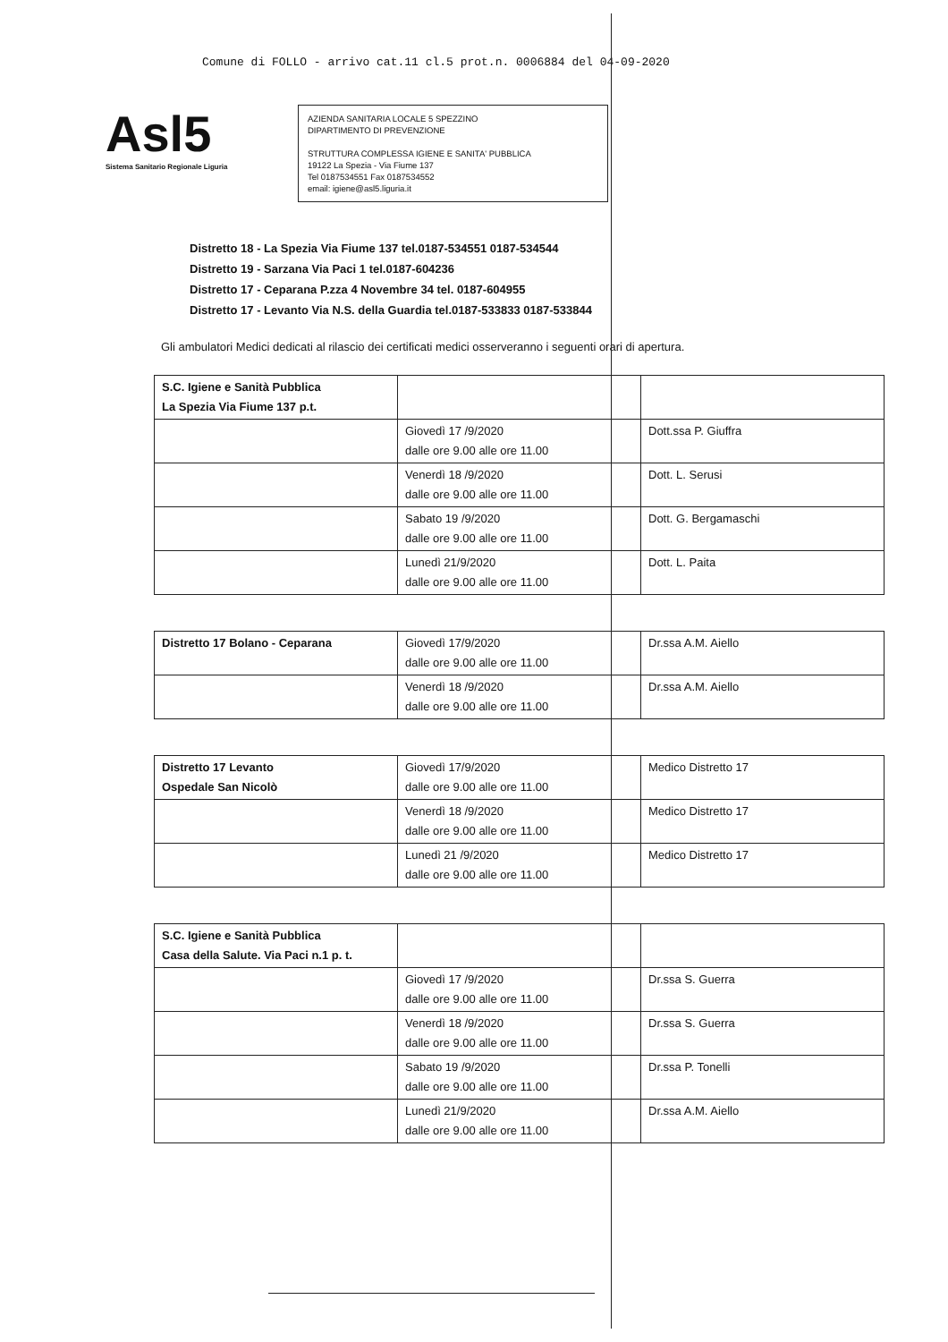Comune di FOLLO - arrivo cat.11 cl.5 prot.n. 0006884 del 04-09-2020
Asl5
Sistema Sanitario Regionale Liguria
AZIENDA SANITARIA LOCALE 5 SPEZZINO
DIPARTIMENTO DI PREVENZIONE
STRUTTURA COMPLESSA IGIENE E SANITA' PUBBLICA
19122 La Spezia - Via Fiume 137
Tel 0187534551 Fax 0187534552
email: igiene@asl5.liguria.it
Distretto 18 - La Spezia Via Fiume 137 tel.0187-534551 0187-534544
Distretto 19 - Sarzana Via Paci 1 tel.0187-604236
Distretto 17 - Ceparana P.zza 4 Novembre 34 tel. 0187-604955
Distretto 17 - Levanto Via N.S. della Guardia tel.0187-533833 0187-533844
Gli ambulatori Medici dedicati al rilascio dei certificati medici osserveranno i seguenti orari di apertura.
| S.C. Igiene e Sanità Pubblica La Spezia Via Fiume 137 p.t. | | |
| | Giovedì 17 /9/2020 dalle ore 9.00 alle ore 11.00 | Dott.ssa P. Giuffra |
| | Venerdì 18 /9/2020 dalle ore 9.00 alle ore 11.00 | Dott. L. Serusi |
| | Sabato 19 /9/2020 dalle ore 9.00 alle ore 11.00 | Dott. G. Bergamaschi |
| | Lunedì 21/9/2020 dalle ore 9.00 alle ore 11.00 | Dott. L. Paita |
| Distretto 17 Bolano - Ceparana | Giovedì 17/9/2020 dalle ore 9.00 alle ore 11.00 | Dr.ssa A.M. Aiello |
| | Venerdì 18 /9/2020 dalle ore 9.00 alle ore 11.00 | Dr.ssa A.M. Aiello |
| Distretto 17 Levanto Ospedale San Nicolò | Giovedì 17/9/2020 dalle ore 9.00 alle ore 11.00 | Medico Distretto 17 |
| | Venerdì 18 /9/2020 dalle ore 9.00 alle ore 11.00 | Medico Distretto 17 |
| | Lunedì 21 /9/2020 dalle ore 9.00 alle ore 11.00 | Medico Distretto 17 |
| S.C. Igiene e Sanità Pubblica Casa della Salute. Via Paci n.1 p. t. | | |
| | Giovedì 17 /9/2020 dalle ore 9.00 alle ore 11.00 | Dr.ssa S. Guerra |
| | Venerdì 18 /9/2020 dalle ore 9.00 alle ore 11.00 | Dr.ssa S. Guerra |
| | Sabato 19 /9/2020 dalle ore 9.00 alle ore 11.00 | Dr.ssa P. Tonelli |
| | Lunedì 21/9/2020 dalle ore 9.00 alle ore 11.00 | Dr.ssa A.M. Aiello |